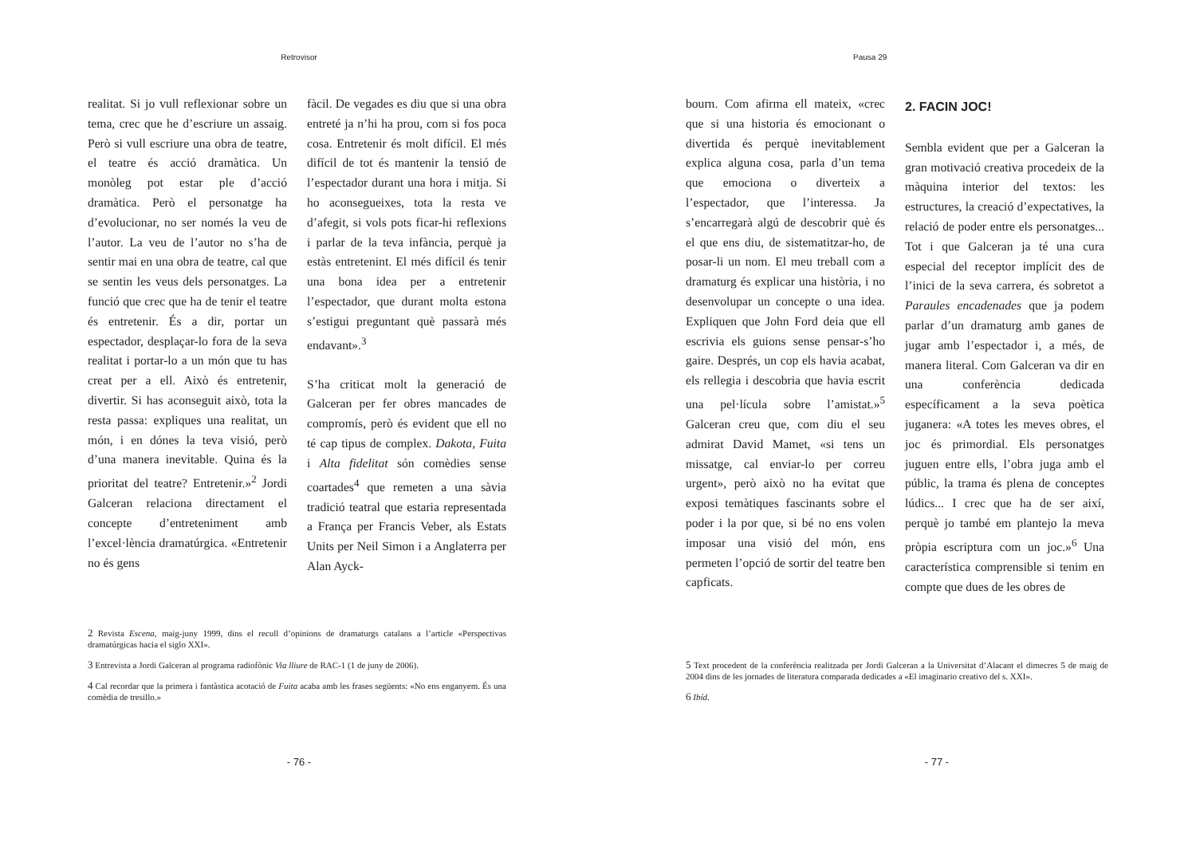Retrovisor
realitat. Si jo vull reflexionar sobre un tema, crec que he d’escriure un assaig. Però si vull escriure una obra de teatre, el teatre és acció dramàtica. Un monòleg pot estar ple d’acció dramàtica. Però el personatge ha d’evolucionar, no ser només la veu de l’autor. La veu de l’autor no s’ha de sentir mai en una obra de teatre, cal que se sentin les veus dels personatges. La funció que crec que ha de tenir el teatre és entretenir. És a dir, portar un espectador, desplaçar-lo fora de la seva realitat i portar-lo a un món que tu has creat per a ell. Això és entretenir, divertir. Si has aconseguit això, tota la resta passa: expliques una realitat, un món, i en dónes la teva visió, però d’una manera inevitable. Quina és la prioritat del teatre? Entretenir.»<sup>2</sup> Jordi Galceran relaciona directament el concepte d’entreteniment amb l’excel·lència dramatúrgica. «Entretenir no és gens
fàcil. De vegades es diu que si una obra entreté ja n’hi ha prou, com si fos poca cosa. Entretenir és molt difícil. El més difícil de tot és mantenir la tensió de l’espectador durant una hora i mitja. Si ho aconsegueixes, tota la resta ve d’afegit, si vols pots ficar-hi reflexions i parlar de la teva infància, perquè ja estàs entretenint. El més difícil és tenir una bona idea per a entretenir l’espectador, que durant molta estona s’estigui preguntant què passarà més endavant».<sup>3</sup>
S’ha criticat molt la generació de Galceran per fer obres mancades de compromís, però és evident que ell no té cap tipus de complex. Dakota, Fuita i Alta fidelitat són comèdies sense coartades<sup>4</sup> que remeten a una sàvia tradició teatral que estaria representada a França per Francis Veber, als Estats Units per Neil Simon i a Anglaterra per Alan Ayck-
2 Revista Escena, maig-juny 1999, dins el recull d’opinions de dramaturgs catalans a l’article «Perspectivas dramatúrgicas hacia el siglo XXI».
3 Entrevista a Jordi Galceran al programa radiofònic Via lliure de RAC-1 (1 de juny de 2006).
4 Cal recordar que la primera i fantàstica acotació de Fuita acaba amb les frases següents: «No ens enganyem. És una comèdia de tresillo.»
- 76 -
Pausa 29
bourn. Com afirma ell mateix, «crec que si una historia és emocionant o divertida és perquè inevitablement explica alguna cosa, parla d’un tema que emociona o diverteix a l’espectador, que l’interessa. Ja s’encarregarà algú de descobrir què és el que ens diu, de sistematitzar-ho, de posar-li un nom. El meu treball com a dramaturg és explicar una història, i no desenvolupar un concepte o una idea. Expliquen que John Ford deia que ell escrivia els guions sense pensar-s’ho gaire. Després, un cop els havia acabat, els rellegia i descobria que havia escrit una pel·lícula sobre l’amistat.»<sup>5</sup> Galceran creu que, com diu el seu admirat David Mamet, «si tens un missatge, cal enviar-lo per correu urgent», però això no ha evitat que exposi temàtiques fascinants sobre el poder i la por que, si bé no ens volen imposar una visió del món, ens permeten l’opció de sortir del teatre ben capficats.
2. FACIN JOC!
Sembla evident que per a Galceran la gran motivació creativa procedeix de la màquina interior del textos: les estructures, la creació d’expectatives, la relació de poder entre els personatges... Tot i que Galceran ja té una cura especial del receptor implícit des de l’inici de la seva carrera, és sobretot a Paraules encadenades que ja podem parlar d’un dramaturg amb ganes de jugar amb l’espectador i, a més, de manera literal. Com Galceran va dir en una conferència dedicada específicament a la seva poètica juganera: «A totes les meves obres, el joc és primordial. Els personatges juguen entre ells, l’obra juga amb el públic, la trama és plena de conceptes lúdics... I crec que ha de ser així, perquè jo també em plantejo la meva pròpia escriptura com un joc.»<sup>6</sup> Una característica comprensible si tenim en compte que dues de les obres de
5 Text procedent de la conferència realitzada per Jordi Galceran a la Universitat d’Alacant el dimecres 5 de maig de 2004 dins de les jornades de literatura comparada dedicades a «El imaginario creativo del s. XXI».
6 Ibíd.
- 77 -